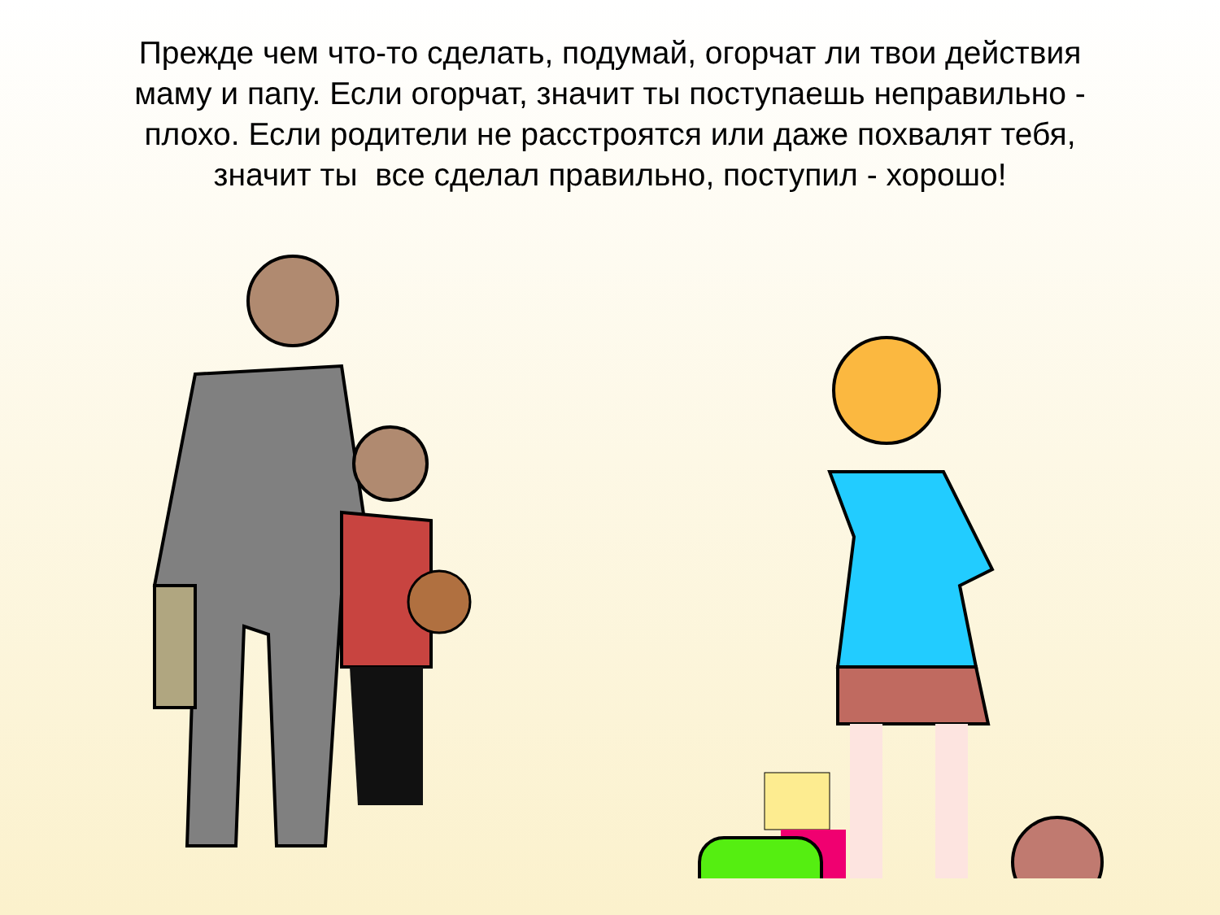Прежде чем что-то сделать, подумай, огорчат ли твои действия маму и папу. Если огорчат, значит ты поступаешь неправильно - плохо. Если родители не расстроятся или даже похвалят тебя, значит ты все сделал правильно, поступил - хорошо!